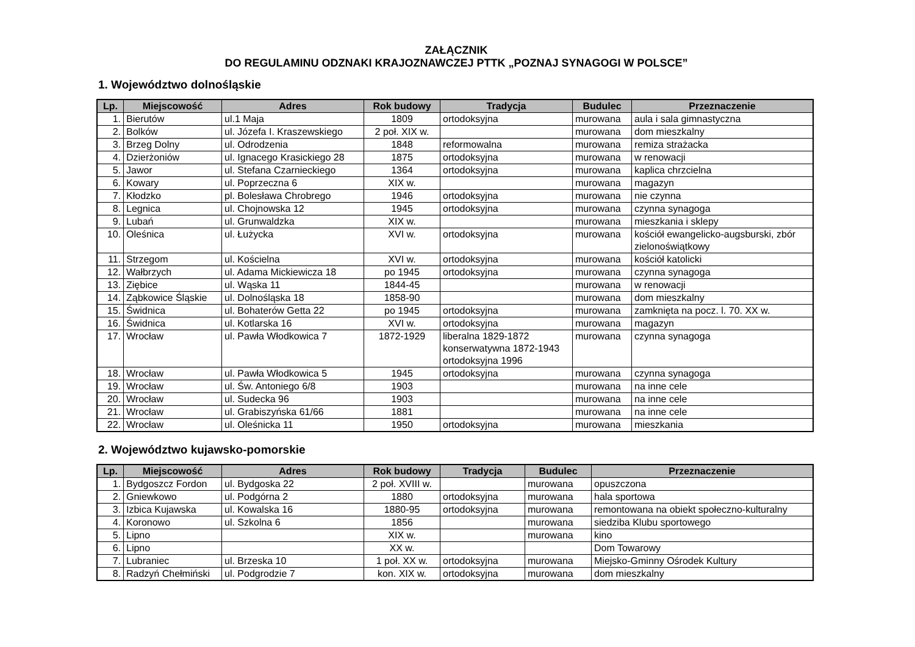ZAŁĄCZNIK
DO REGULAMINU ODZNAKI KRAJOZNAWCZEJ PTTK „POZNAJ SYNAGOGI W POLSCE”
1. Województwo dolnośląskie
| Lp. | Miejscowość | Adres | Rok budowy | Tradycja | Budulec | Przeznaczenie |
| --- | --- | --- | --- | --- | --- | --- |
| 1. | Bierutów | ul.1 Maja | 1809 | ortodoksyjna | murowana | aula i sala gimnastyczna |
| 2. | Bolków | ul. Józefa I. Kraszewskiego | 2 poł. XIX w. | | murowana | dom mieszkalny |
| 3. | Brzeg Dolny | ul. Odrodzenia | 1848 | reformowalna | murowana | remiza strażacka |
| 4. | Dzierżoniów | ul. Ignacego Krasickiego 28 | 1875 | ortodoksyjna | murowana | w renowacji |
| 5. | Jawor | ul. Stefana Czarnieckiego | 1364 | ortodoksyjna | murowana | kaplica chrzcielna |
| 6. | Kowary | ul. Poprzeczna 6 | XIX w. | | murowana | magazyn |
| 7. | Kłodzko | pl. Bolesława Chrobrego | 1946 | ortodoksyjna | murowana | nie czynna |
| 8. | Legnica | ul. Chojnowska 12 | 1945 | ortodoksyjna | murowana | czynna synagoga |
| 9. | Lubań | ul. Grunwaldzka | XIX w. | | murowana | mieszkania i sklepy |
| 10. | Oleśnica | ul. Łużycka | XVI w. | ortodoksyjna | murowana | kościół ewangelicko-augsburski, zbór zielonoświątkowy |
| 11. | Strzegom | ul. Kościelna | XVI w. | ortodoksyjna | murowana | kościół katolicki |
| 12. | Wałbrzych | ul. Adama Mickiewicza 18 | po 1945 | ortodoksyjna | murowana | czynna synagoga |
| 13. | Ziębice | ul. Wąska 11 | 1844-45 | | murowana | w renowacji |
| 14. | Ząbkowice Śląskie | ul. Dolnośląska 18 | 1858-90 | | murowana | dom mieszkalny |
| 15. | Świdnica | ul. Bohaterów Getta 22 | po 1945 | ortodoksyjna | murowana | zamknięta na pocz. l. 70. XX w. |
| 16. | Świdnica | ul. Kotlarska 16 | XVI w. | ortodoksyjna | murowana | magazyn |
| 17. | Wrocław | ul. Pawła Włodkowica 7 | 1872-1929 | liberalna 1829-1872 konserwatywna 1872-1943 ortodoksyjna 1996 | murowana | czynna synagoga |
| 18. | Wrocław | ul. Pawła Włodkowica 5 | 1945 | ortodoksyjna | murowana | czynna synagoga |
| 19. | Wrocław | ul. Św. Antoniego 6/8 | 1903 | | murowana | na inne cele |
| 20. | Wrocław | ul. Sudecka 96 | 1903 | | murowana | na inne cele |
| 21. | Wrocław | ul. Grabiszyńska 61/66 | 1881 | | murowana | na inne cele |
| 22. | Wrocław | ul. Oleśnicka 11 | 1950 | ortodoksyjna | murowana | mieszkania |
2. Województwo kujawsko-pomorskie
| Lp. | Miejscowość | Adres | Rok budowy | Tradycja | Budulec | Przeznaczenie |
| --- | --- | --- | --- | --- | --- | --- |
| 1. | Bydgoszcz Fordon | ul. Bydgoska 22 | 2 poł. XVIII w. | | murowana | opuszczona |
| 2. | Gniewkowo | ul. Podgórna 2 | 1880 | ortodoksyjna | murowana | hala sportowa |
| 3. | Izbica Kujawska | ul. Kowalska 16 | 1880-95 | ortodoksyjna | murowana | remontowana na obiekt społeczno-kulturalny |
| 4. | Koronowo | ul. Szkolna 6 | 1856 | | murowana | siedziba Klubu sportowego |
| 5. | Lipno | | XIX w. | | murowana | kino |
| 6. | Lipno | | XX w. | | | Dom Towarowy |
| 7. | Lubraniec | ul. Brzeska 10 | 1 poł. XX w. | ortodoksyjna | murowana | Miejsko-Gminny Ośrodek Kultury |
| 8. | Radzyń Chełmiński | ul. Podgrodzie 7 | kon. XIX w. | ortodoksyjna | murowana | dom mieszkalny |